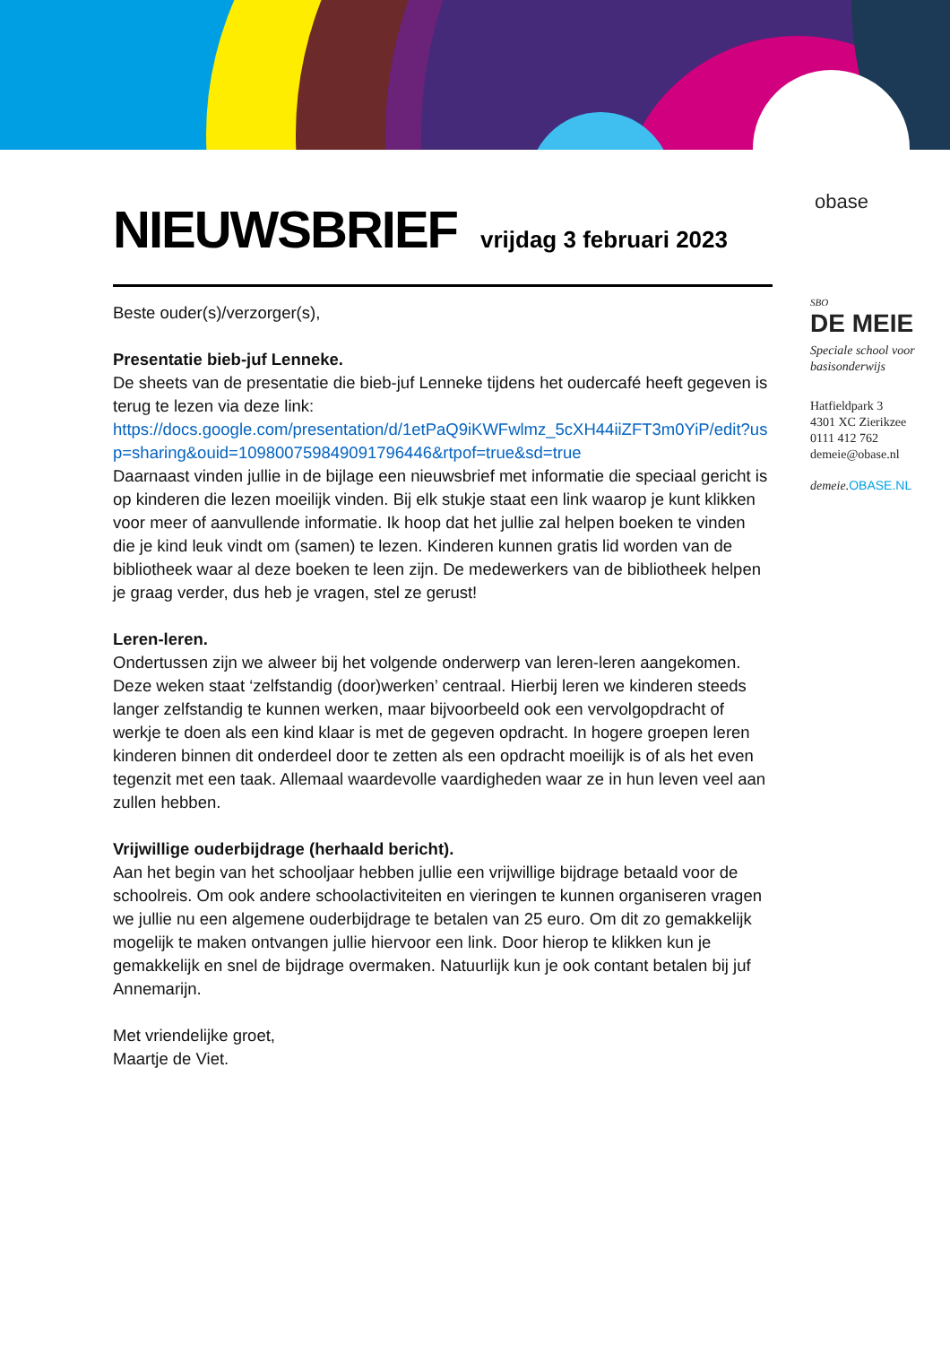obase
SBO
DE MEIE
Speciale school voor basisonderwijs
Hatfieldpark 3
4301 XC Zierikzee
0111 412 762
demeie@obase.nl
demeie. OBASE.NL
NIEUWSBRIEF
vrijdag 3 februari 2023
Beste ouder(s)/verzorger(s),
Presentatie bieb-juf Lenneke.
De sheets van de presentatie die bieb-juf Lenneke tijdens het oudercafé heeft gegeven is terug te lezen via deze link:
https://docs.google.com/presentation/d/1etPaQ9iKWFwlmz_5cXH44iiZFT3m0YiP/edit?usp=sharing&ouid=109800759849091796446&rtpof=true&sd=true
Daarnaast vinden jullie in de bijlage een nieuwsbrief met informatie die speciaal gericht is op kinderen die lezen moeilijk vinden. Bij elk stukje staat een link waarop je kunt klikken voor meer of aanvullende informatie. Ik hoop dat het jullie zal helpen boeken te vinden die je kind leuk vindt om (samen) te lezen. Kinderen kunnen gratis lid worden van de bibliotheek waar al deze boeken te leen zijn. De medewerkers van de bibliotheek helpen je graag verder, dus heb je vragen, stel ze gerust!
Leren-leren.
Ondertussen zijn we alweer bij het volgende onderwerp van leren-leren aangekomen. Deze weken staat ‘zelfstandig (door)werken’ centraal. Hierbij leren we kinderen steeds langer zelfstandig te kunnen werken, maar bijvoorbeeld ook een vervolgopdracht of werkje te doen als een kind klaar is met de gegeven opdracht. In hogere groepen leren kinderen binnen dit onderdeel door te zetten als een opdracht moeilijk is of als het even tegenzit met een taak. Allemaal waardevolle vaardigheden waar ze in hun leven veel aan zullen hebben.
Vrijwillige ouderbijdrage (herhaald bericht).
Aan het begin van het schooljaar hebben jullie een vrijwillige bijdrage betaald voor de schoolreis. Om ook andere schoolactiviteiten en vieringen te kunnen organiseren vragen we jullie nu een algemene ouderbijdrage te betalen van 25 euro. Om dit zo gemakkelijk mogelijk te maken ontvangen jullie hiervoor een link. Door hierop te klikken kun je gemakkelijk en snel de bijdrage overmaken. Natuurlijk kun je ook contant betalen bij juf Annemarijn.
Met vriendelijke groet,
Maartje de Viet.